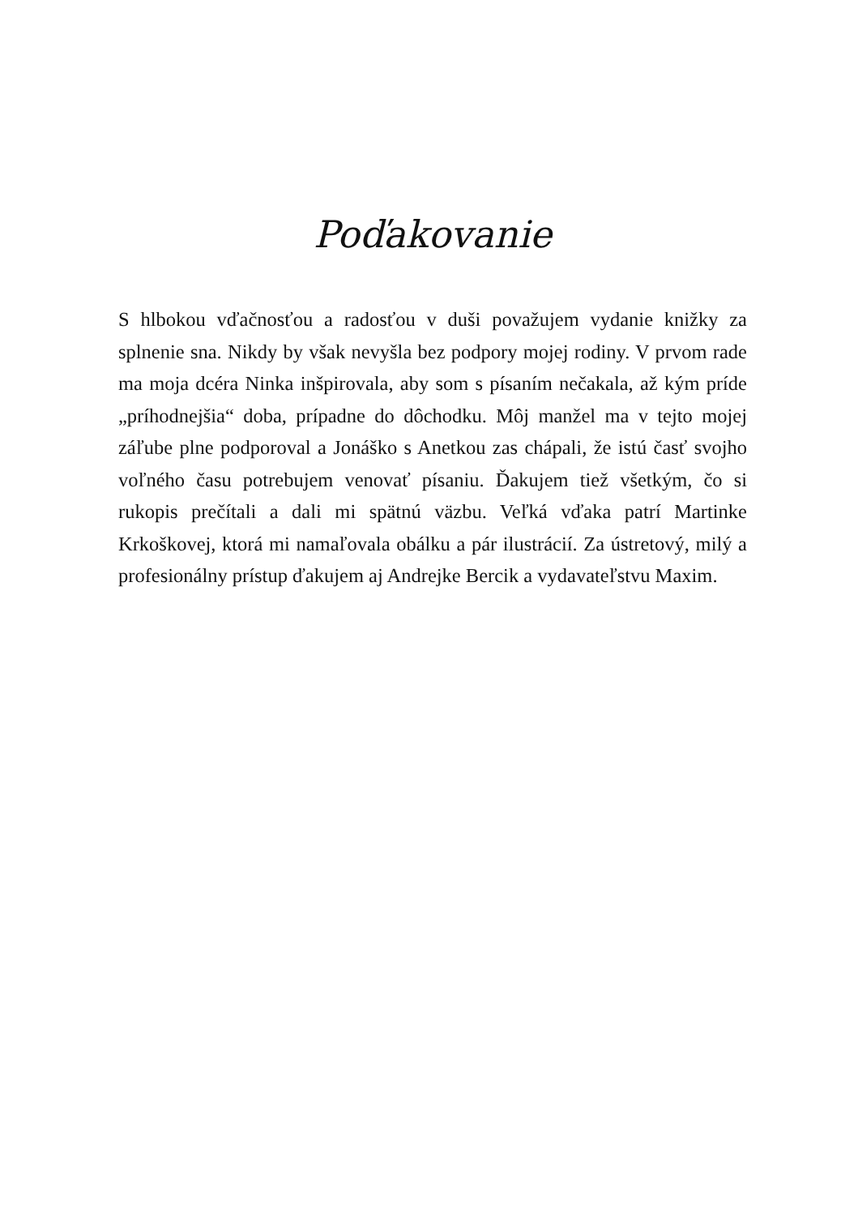Poďakovanie
S hlbokou vďačnosťou a radosťou v duši považujem vydanie knižky za splnenie sna. Nikdy by však nevyšla bez podpory mojej rodiny. V prvom rade ma moja dcéra Ninka inšpirovala, aby som s písaním nečakala, až kým príde „príhodnejšia“ doba, prípadne do dôchodku. Môj manžel ma v tejto mojej záľube plne podporoval a Jonáško s Anetkou zas chápali, že istú časť svojho voľného času potrebujem venovať písaniu. Ďakujem tiež všetkým, čo si rukopis prečítali a dali mi spätnú väzbu. Veľká vďaka patrí Martinke Krkoškovej, ktorá mi namaľovala obálku a pár ilustrácií. Za ústretový, milý a profesionálny prístup ďakujem aj Andrejke Bercik a vydavateľstvu Maxim.